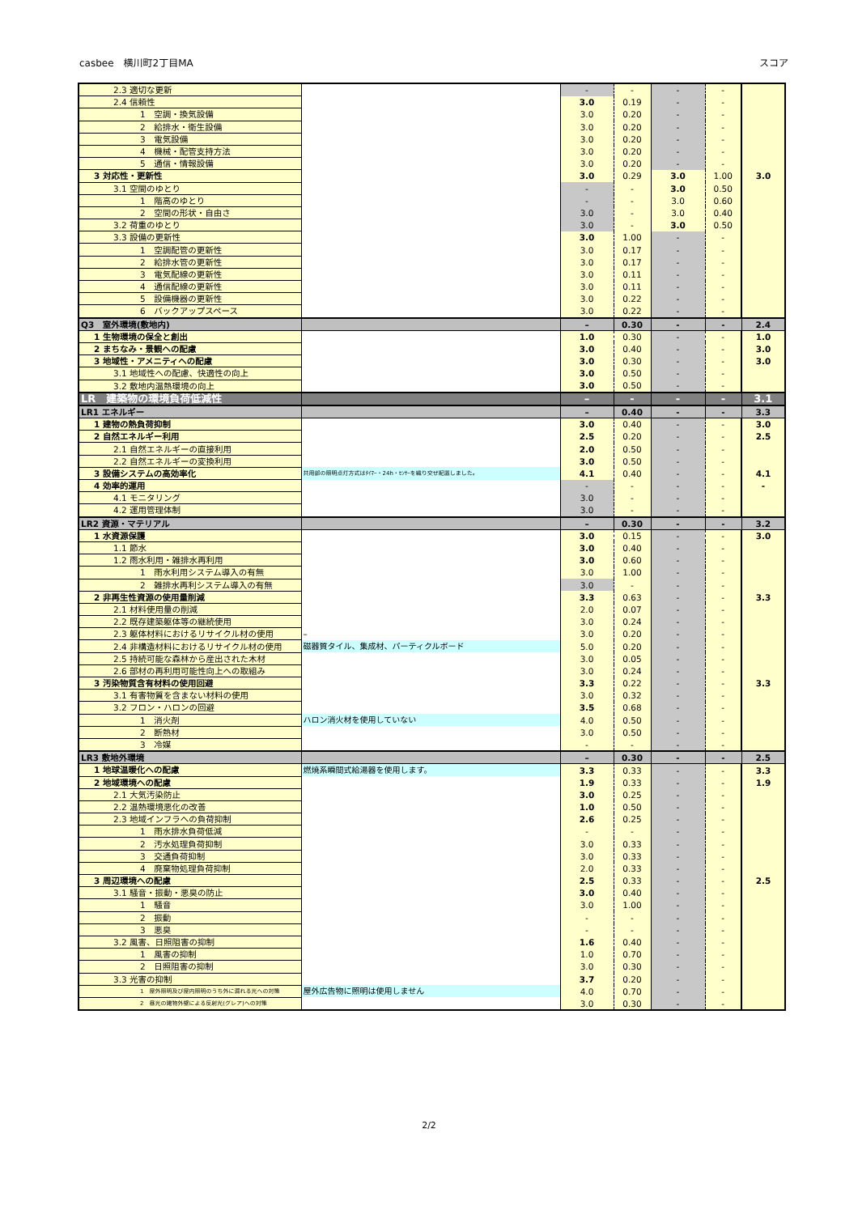casbee　横川町2丁目MA スコア
| 2.3 適切な更新 | | - | - | - | - | |
| 2.4 信頼性 | | 3.0 | 0.19 | - | - | |
| 1 空調・換気設備 | | 3.0 | 0.20 | - | - | |
| 2 給排水・衛生設備 | | 3.0 | 0.20 | - | - | |
| 3 電気設備 | | 3.0 | 0.20 | - | - | |
| 4 機械・配管支持方法 | | 3.0 | 0.20 | - | - | |
| 5 通信・情報設備 | | 3.0 | 0.20 | - | - | |
| 3 対応性・更新性 | | 3.0 | 0.29 | 3.0 | 1.00 | 3.0 |
| 3.1 空間のゆとり | | - | - | 3.0 | 0.50 | |
| 1 階高のゆとり | | - | - | 3.0 | 0.60 | |
| 2 空間の形状・自由さ | | 3.0 | - | 3.0 | 0.40 | |
| 3.2 荷重のゆとり | | 3.0 | - | 3.0 | 0.50 | |
| 3.3 設備の更新性 | | 3.0 | 1.00 | - | - | |
| 1 空調配管の更新性 | | 3.0 | 0.17 | - | - | |
| 2 給排水管の更新性 | | 3.0 | 0.17 | - | - | |
| 3 電気配線の更新性 | | 3.0 | 0.11 | - | - | |
| 4 通信配線の更新性 | | 3.0 | 0.11 | - | - | |
| 5 設備機器の更新性 | | 3.0 | 0.22 | - | - | |
| 6 バックアップスペース | | 3.0 | 0.22 | - | - | |
| Q3 室外環境(敷地内) | | – | 0.30 | - | - | 2.4 |
| 1 生物環境の保全と創出 | | 1.0 | 0.30 | - | - | 1.0 |
| 2 まちなみ・景観への配慮 | | 3.0 | 0.40 | - | - | 3.0 |
| 3 地域性・アメニティへの配慮 | | 3.0 | 0.30 | - | - | 3.0 |
| 3.1 地域性への配慮、快適性の向上 | | 3.0 | 0.50 | - | - | |
| 3.2 敷地内温熱環境の向上 | | 3.0 | 0.50 | - | - | |
| LR 建築物の環境負荷低減性 | | – | - | - | - | 3.1 |
| LR1 エネルギー | | – | 0.40 | - | - | 3.3 |
| 1 建物の熱負荷抑制 | | 3.0 | 0.40 | - | - | 3.0 |
| 2 自然エネルギー利用 | | 2.5 | 0.20 | - | - | 2.5 |
| 2.1 自然エネルギーの直接利用 | | 2.0 | 0.50 | - | - | |
| 2.2 自然エネルギーの変換利用 | | 3.0 | 0.50 | - | - | |
| 3 設備システムの高効率化 | 共用部の照明点灯方式はﾀｲﾏｰ・24h・ｾﾝｻｰを織り交ぜ配置しました。 | 4.1 | 0.40 | - | - | 4.1 |
| 4 効率的運用 | | - | - | - | - | - |
| 4.1 モニタリング | | 3.0 | - | - | - | |
| 4.2 運用管理体制 | | 3.0 | - | - | - | |
| LR2 資源・マテリアル | | – | 0.30 | - | - | 3.2 |
| 1 水資源保護 | | 3.0 | 0.15 | - | - | 3.0 |
| 1.1 節水 | | 3.0 | 0.40 | - | - | |
| 1.2 雨水利用・雑排水再利用 | | 3.0 | 0.60 | - | - | |
| 1 雨水利用システム導入の有無 | | 3.0 | 1.00 | - | - | |
| 2 雑排水再利システム導入の有無 | | 3.0 | - | - | - | |
| 2 非再生性資源の使用量削減 | | 3.3 | 0.63 | - | - | 3.3 |
| 2.1 材料使用量の削減 | | 2.0 | 0.07 | - | - | |
| 2.2 既存建築躯体等の継続使用 | | 3.0 | 0.24 | - | - | |
| 2.3 躯体材料におけるリサイクル材の使用 | – | 3.0 | 0.20 | - | - | |
| 2.4 非構造材料におけるリサイクル材の使用 | 磁器質タイル、集成材、パーティクルボード | 5.0 | 0.20 | - | - | |
| 2.5 持続可能な森林から産出された木材 | | 3.0 | 0.05 | - | - | |
| 2.6 部材の再利用可能性向上への取組み | | 3.0 | 0.24 | - | - | |
| 3 汚染物質含有材料の使用回避 | | 3.3 | 0.22 | - | - | 3.3 |
| 3.1 有害物質を含まない材料の使用 | | 3.0 | 0.32 | - | - | |
| 3.2 フロン・ハロンの回避 | | 3.5 | 0.68 | - | - | |
| 1 消火剤 | ハロン消火材を使用していない | 4.0 | 0.50 | - | - | |
| 2 断熱材 | | 3.0 | 0.50 | - | - | |
| 3 冷媒 | | - | - | - | - | |
| LR3 敷地外環境 | | – | 0.30 | - | - | 2.5 |
| 1 地球温暖化への配慮 | 燃焼系瞬間式給湯器を使用します。 | 3.3 | 0.33 | - | - | 3.3 |
| 2 地域環境への配慮 | | 1.9 | 0.33 | - | - | 1.9 |
| 2.1 大気汚染防止 | | 3.0 | 0.25 | - | - | |
| 2.2 温熱環境悪化の改善 | | 1.0 | 0.50 | - | - | |
| 2.3 地域インフラへの負荷抑制 | | 2.6 | 0.25 | - | - | |
| 1 雨水排水負荷低減 | | - | - | - | - | |
| 2 汚水処理負荷抑制 | | 3.0 | 0.33 | - | - | |
| 3 交通負荷抑制 | | 3.0 | 0.33 | - | - | |
| 4 廃棄物処理負荷抑制 | | 2.0 | 0.33 | - | - | |
| 3 周辺環境への配慮 | | 2.5 | 0.33 | - | - | 2.5 |
| 3.1 騒音・振動・悪臭の防止 | | 3.0 | 0.40 | - | - | |
| 1 騒音 | | 3.0 | 1.00 | - | - | |
| 2 振動 | | - | - | - | - | |
| 3 悪臭 | | - | - | - | - | |
| 3.2 風害、日照阻害の抑制 | | 1.6 | 0.40 | - | - | |
| 1 風害の抑制 | | 1.0 | 0.70 | - | - | |
| 2 日照阻害の抑制 | | 3.0 | 0.30 | - | - | |
| 3.3 光害の抑制 | | 3.7 | 0.20 | - | - | |
| 1 屋外照明及び屋内照明のうち外に漏れる光への対策 | 屋外広告物に照明は使用しません | 4.0 | 0.70 | - | - | |
| 2 昼光の建物外壁による反射光(グレア)への対策 | | 3.0 | 0.30 | - | - | |
2/2